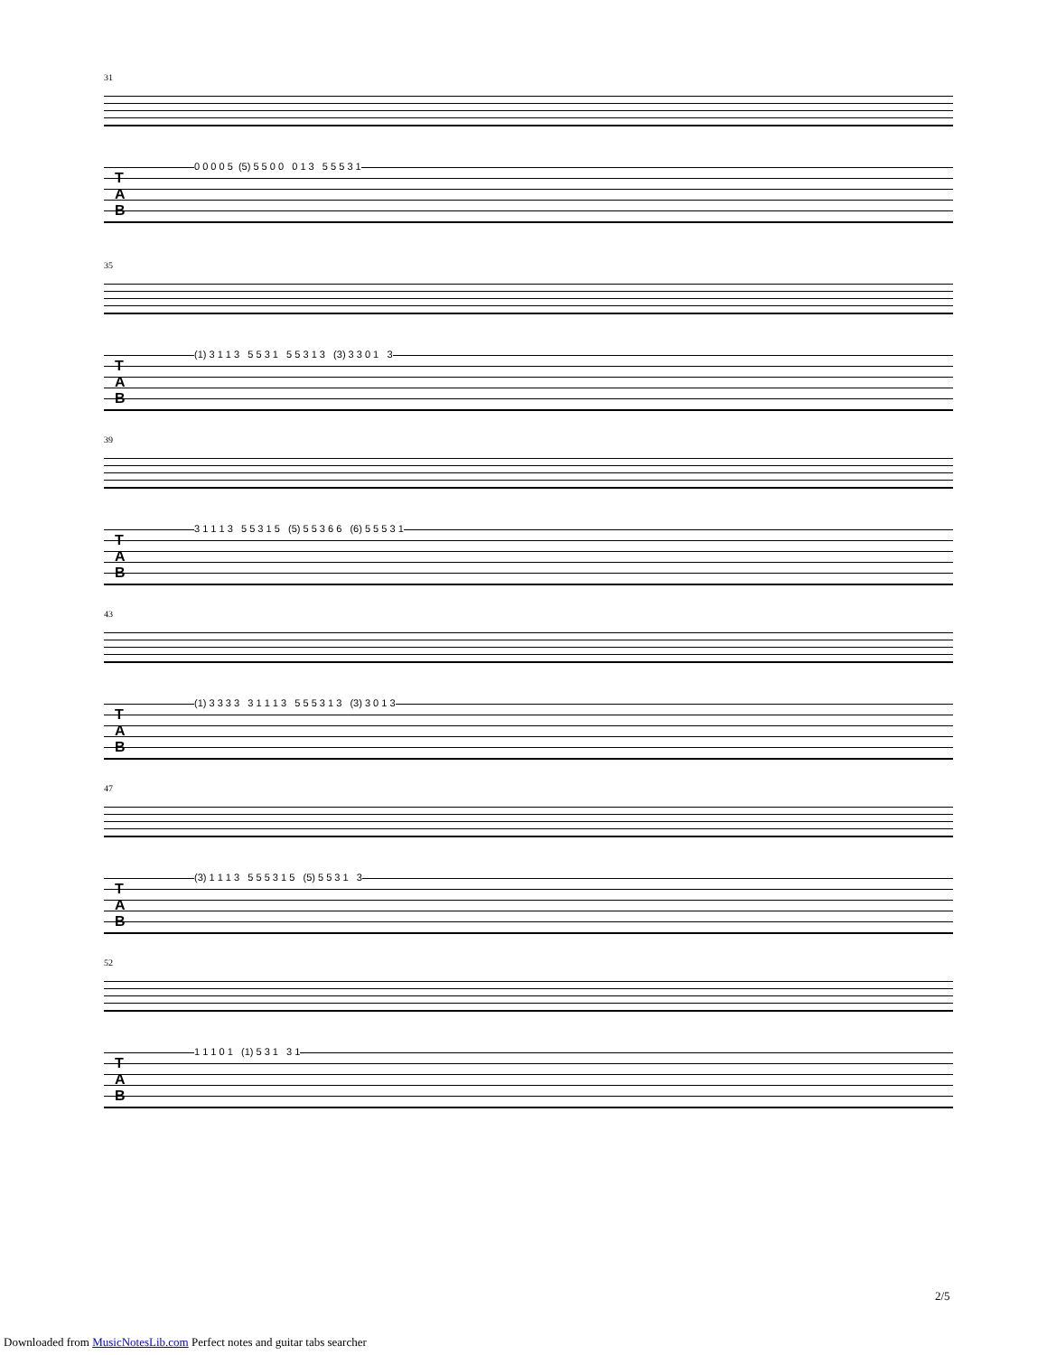31
T
A
B
0 0 0 0 5 (5) 5 5 0 0 0 1 3 5 5 5 3 1
35
T
A
B
(1) 3 1 1 3 5 5 3 1 5 5 3 1 3 (3) 3 3 0 1 3
39
T
A
B
3 1 1 1 3 5 5 3 1 5 (5) 5 5 3 6 6 (6) 5 5 5 3 1
43
T
A
B
(1) 3 3 3 3 3 1 1 1 3 5 5 5 3 1 3 (3) 3 0 1 3
47
T
A
B
(3) 1 1 1 3 5 5 5 3 1 5 (5) 5 5 3 1 3
52
T
A
B
1 1 1 0 1 (1) 5 3 1 3 1
2/5
Downloaded from MusicNotesLib.com Perfect notes and guitar tabs searcher